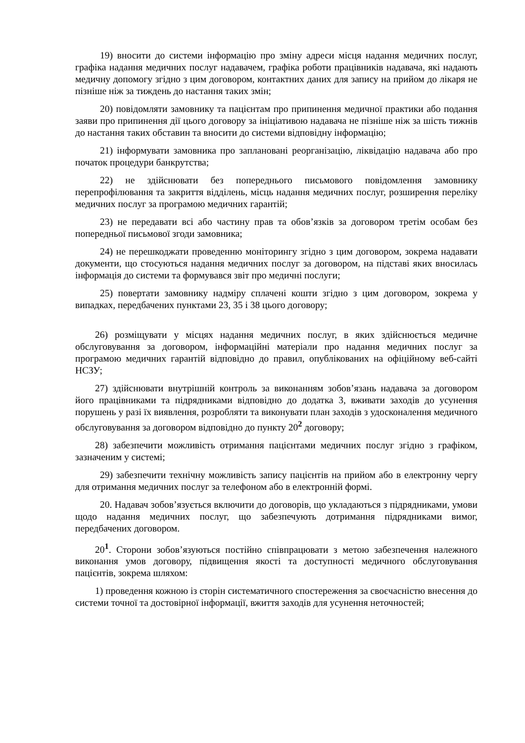19) вносити до системи інформацію про зміну адреси місця надання медичних послуг, графіка надання медичних послуг надавачем, графіка роботи працівників надавача, які надають медичну допомогу згідно з цим договором, контактних даних для запису на прийом до лікаря не пізніше ніж за тиждень до настання таких змін;
20) повідомляти замовнику та пацієнтам про припинення медичної практики або подання заяви про припинення дії цього договору за ініціативою надавача не пізніше ніж за шість тижнів до настання таких обставин та вносити до системи відповідну інформацію;
21) інформувати замовника про заплановані реорганізацію, ліквідацію надавача або про початок процедури банкрутства;
22) не здійснювати без попереднього письмового повідомлення замовнику перепрофілювання та закриття відділень, місць надання медичних послуг, розширення переліку медичних послуг за програмою медичних гарантій;
23) не передавати всі або частину прав та обов’язків за договором третім особам без попередньої письмової згоди замовника;
24) не перешкоджати проведенню моніторингу згідно з цим договором, зокрема надавати документи, що стосуються надання медичних послуг за договором, на підставі яких вносилась інформація до системи та формувався звіт про медичні послуги;
25) повертати замовнику надміру сплачені кошти згідно з цим договором, зокрема у випадках, передбачених пунктами 23, 35 і 38 цього договору;
26) розміщувати у місцях надання медичних послуг, в яких здійснюється медичне обслуговування за договором, інформаційні матеріали про надання медичних послуг за програмою медичних гарантій відповідно до правил, опублікованих на офіційному веб-сайті НСЗУ;
27) здійснювати внутрішній контроль за виконанням зобов’язань надавача за договором його працівниками та підрядниками відповідно до додатка 3, вживати заходів до усунення порушень у разі їх виявлення, розробляти та виконувати план заходів з удосконалення медичного обслуговування за договором відповідно до пункту 20<sup>2</sup> договору;
28) забезпечити можливість отримання пацієнтами медичних послуг згідно з графіком, зазначеним у системі;
29) забезпечити технічну можливість запису пацієнтів на прийом або в електронну чергу для отримання медичних послуг за телефоном або в електронній формі.
20. Надавач зобов’язується включити до договорів, що укладаються з підрядниками, умови щодо надання медичних послуг, що забезпечують дотримання підрядниками вимог, передбачених договором.
20<sup>1</sup>. Сторони зобов’язуються постійно співпрацювати з метою забезпечення належного виконання умов договору, підвищення якості та доступності медичного обслуговування пацієнтів, зокрема шляхом:
1) проведення кожною із сторін систематичного спостереження за своєчасністю внесення до системи точної та достовірної інформації, вжиття заходів для усунення неточностей;